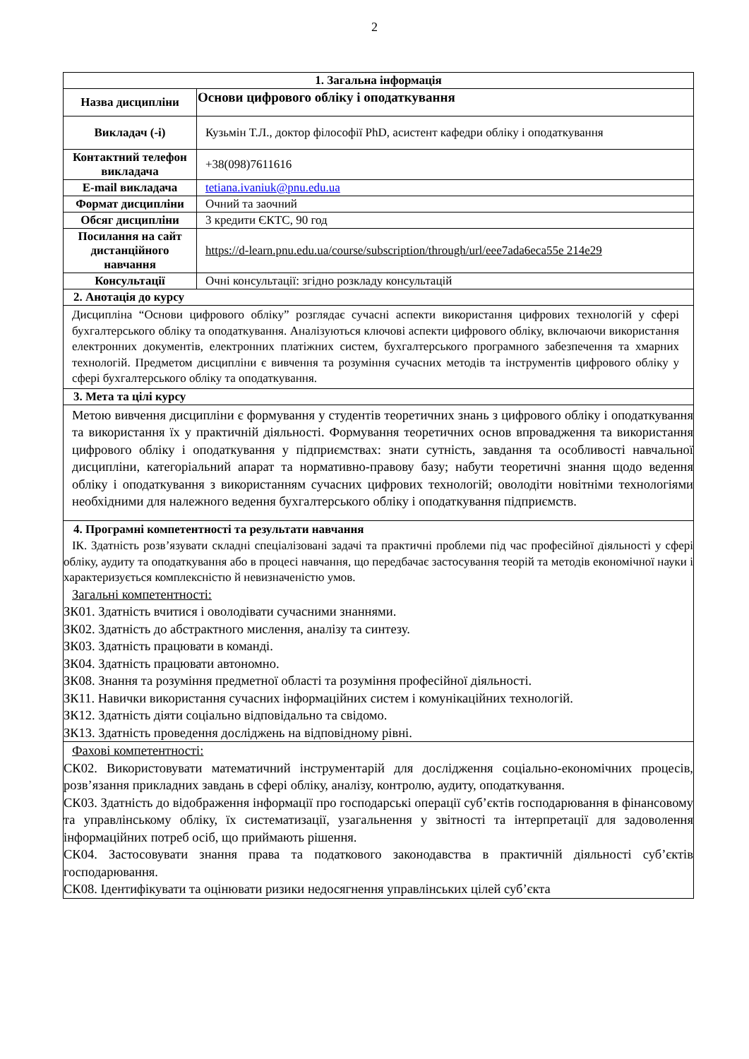2
| 1. Загальна інформація | |
| Назва дисципліни | Основи цифрового обліку і оподаткування |
| Викладач (-і) | Кузьмін Т.Л., доктор філософії PhD, асистент кафедри обліку і оподаткування |
| Контактний телефон викладача | +38(098)7611616 |
| E-mail викладача | tetiana.ivaniuk@pnu.edu.ua |
| Формат дисципліни | Очний та заочний |
| Обсяг дисципліни | 3 кредити ЄКТС, 90 год |
| Посилання на сайт дистанційного навчання | https://d-learn.pnu.edu.ua/course/subscription/through/url/eee7ada6eca55e 214e29 |
| Консультації | Очні консультації: згідно розкладу консультацій |
| 2. Анотація до курсу | |
| Дисципліна “Основи цифрового обліку” розглядає сучасні аспекти використання цифрових технологій у сфері бухгалтерського обліку та оподаткування. Аналізуються ключові аспекти цифрового обліку, включаючи використання електронних документів, електронних платіжних систем, бухгалтерського програмного забезпечення та хмарних технологій. Предметом дисципліни є вивчення та розуміння сучасних методів та інструментів цифрового обліку у сфері бухгалтерського обліку та оподаткування. | |
| 3. Мета та цілі курсу | |
| Метою вивчення дисципліни є формування у студентів теоретичних знань з цифрового обліку і оподаткування та використання їх у практичній діяльності. Формування теоретичних основ впровадження та використання цифрового обліку і оподаткування у підприємствах: знати сутність, завдання та особливості навчальної дисципліни, категоріальний апарат та нормативно-правову базу; набути теоретичні знання щодо ведення обліку і оподаткування з використанням сучасних цифрових технологій; оволодіти новітніми технологіями необхідними для належного ведення бухгалтерського обліку і оподаткування підприємств. | |
| 4. Програмні компетентності та результати навчання ІК. Здатність розв’язувати складні спеціалізовані задачі та практичні проблеми під час професійної діяльності у сфері обліку, аудиту та оподаткування або в процесі навчання, що передбачає застосування теорій та методів економічної науки і характеризується комплексністю й невизначеністю умов. Загальні компетентності: ЗК01. Здатність вчитися і оволодівати сучасними знаннями. ЗК02. Здатність до абстрактного мислення, аналізу та синтезу. ЗК03. Здатність працювати в команді. ЗК04. Здатність працювати автономно. ЗК08. Знання та розуміння предметної області та розуміння професійної діяльності. ЗК11. Навички використання сучасних інформаційних систем і комунікаційних технологій. ЗК12. Здатність діяти соціально відповідально та свідомо. ЗК13. Здатність проведення досліджень на відповідному рівні. | |
| Фахові компетентності: СК02. Використовувати математичний інструментарій для дослідження соціально-економічних процесів, розв’язання прикладних завдань в сфері обліку, аналізу, контролю, аудиту, оподаткування. СК03. Здатність до відображення інформації про господарські операції суб’єктів господарювання в фінансовому та управлінському обліку, їх систематизації, узагальнення у звітності та інтерпретації для задоволення інформаційних потреб осіб, що приймають рішення. СК04. Застосовувати знання права та податкового законодавства в практичній діяльності суб’єктів господарювання. СК08. Ідентифікувати та оцінювати ризики недосягнення управлінських цілей суб’єкта | |